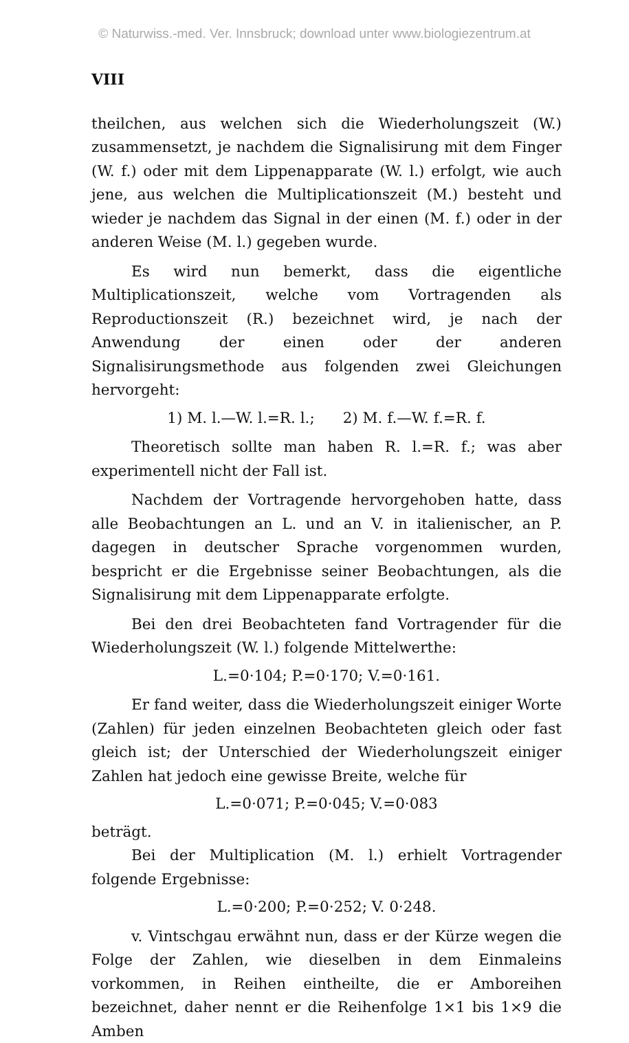© Naturwiss.-med. Ver. Innsbruck; download unter www.biologiezentrum.at
VIII
theilchen, aus welchen sich die Wiederholungszeit (W.) zusammensetzt, je nachdem die Signalisirung mit dem Finger (W. f.) oder mit dem Lippenapparate (W. l.) erfolgt, wie auch jene, aus welchen die Multiplicationszeit (M.) besteht und wieder je nachdem das Signal in der einen (M. f.) oder in der anderen Weise (M. l.) gegeben wurde.
Es wird nun bemerkt, dass die eigentliche Multiplicationszeit, welche vom Vortragenden als Reproductionszeit (R.) bezeichnet wird, je nach der Anwendung der einen oder der anderen Signalisirungsmethode aus folgenden zwei Gleichungen hervorgeht:
1) M. l.—W. l.=R. l.; 2) M. f.—W. f.=R. f.
Theoretisch sollte man haben R. l.=R. f.; was aber experimentell nicht der Fall ist.
Nachdem der Vortragende hervorgehoben hatte, dass alle Beobachtungen an L. und an V. in italienischer, an P. dagegen in deutscher Sprache vorgenommen wurden, bespricht er die Ergebnisse seiner Beobachtungen, als die Signalisirung mit dem Lippenapparate erfolgte.
Bei den drei Beobachteten fand Vortragender für die Wiederholungszeit (W. l.) folgende Mittelwerthe:
L.=0·104; P.=0·170; V.=0·161.
Er fand weiter, dass die Wiederholungszeit einiger Worte (Zahlen) für jeden einzelnen Beobachteten gleich oder fast gleich ist; der Unterschied der Wiederholungszeit einiger Zahlen hat jedoch eine gewisse Breite, welche für
L.=0·071; P.=0·045; V.=0·083
beträgt.
Bei der Multiplication (M. l.) erhielt Vortragender folgende Ergebnisse:
L.=0·200; P.=0·252; V. 0·248.
v. Vintschgau erwähnt nun, dass er der Kürze wegen die Folge der Zahlen, wie dieselben in dem Einmaleins vorkommen, in Reihen eintheilte, die er Amboreihen bezeichnet, daher nennt er die Reihenfolge 1×1 bis 1×9 die Amben